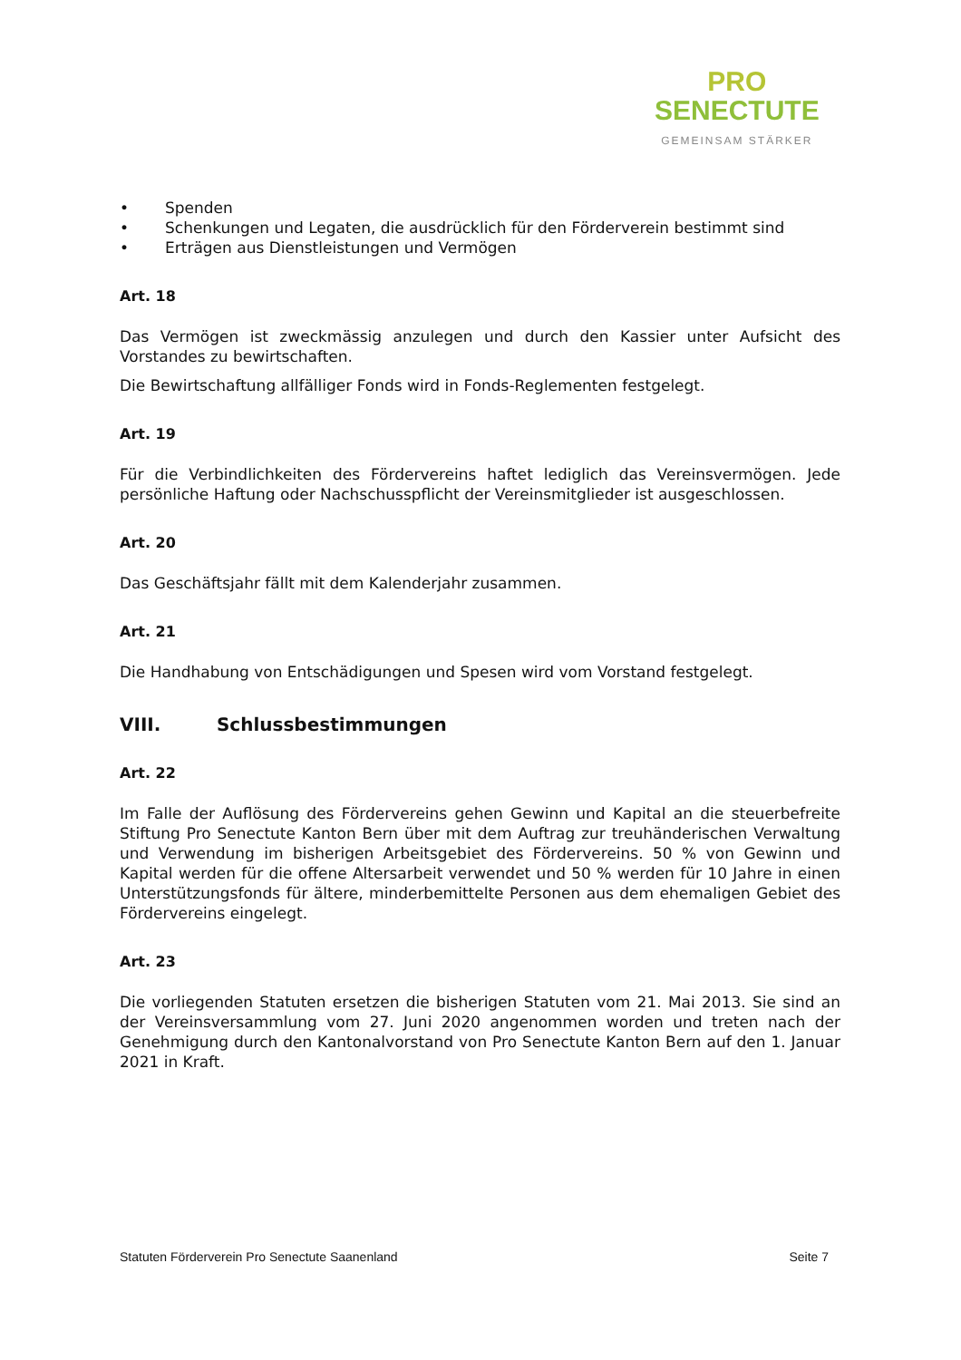PRO
SENECTUTE
GEMEINSAM STÄRKER
• Spenden
• Schenkungen und Legaten, die ausdrücklich für den Förderverein bestimmt sind
• Erträgen aus Dienstleistungen und Vermögen
Art. 18
Das Vermögen ist zweckmässig anzulegen und durch den Kassier unter Aufsicht des Vorstandes zu bewirtschaften.
Die Bewirtschaftung allfälliger Fonds wird in Fonds-Reglementen festgelegt.
Art. 19
Für die Verbindlichkeiten des Fördervereins haftet lediglich das Vereinsvermögen. Jede persönliche Haftung oder Nachschusspflicht der Vereinsmitglieder ist ausgeschlossen.
Art. 20
Das Geschäftsjahr fällt mit dem Kalenderjahr zusammen.
Art. 21
Die Handhabung von Entschädigungen und Spesen wird vom Vorstand festgelegt.
VIII. Schlussbestimmungen
Art. 22
Im Falle der Auflösung des Fördervereins gehen Gewinn und Kapital an die steuerbefreite Stiftung Pro Senectute Kanton Bern über mit dem Auftrag zur treuhänderischen Verwaltung und Verwendung im bisherigen Arbeitsgebiet des Fördervereins. 50 % von Gewinn und Kapital werden für die offene Altersarbeit verwendet und 50 % werden für 10 Jahre in einen Unterstützungsfonds für ältere, minderbemittelte Personen aus dem ehemaligen Gebiet des Fördervereins eingelegt.
Art. 23
Die vorliegenden Statuten ersetzen die bisherigen Statuten vom 21. Mai 2013. Sie sind an der Vereinsversammlung vom 27. Juni 2020 angenommen worden und treten nach der Genehmigung durch den Kantonalvorstand von Pro Senectute Kanton Bern auf den 1. Januar 2021 in Kraft.
Statuten Förderverein Pro Senectute Saanenland Seite 7